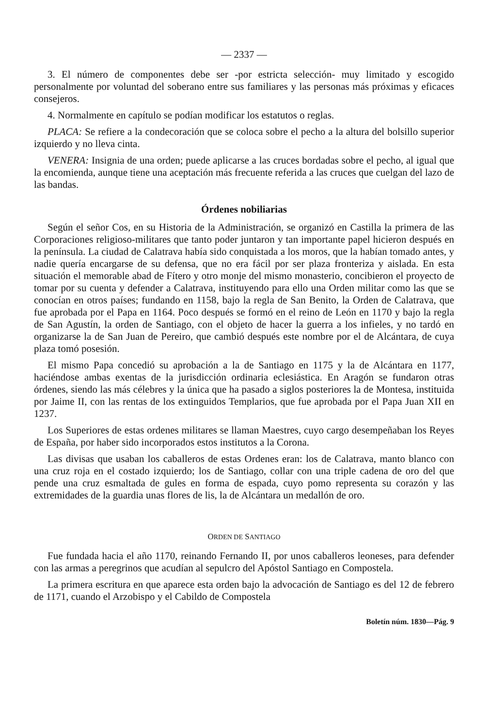— 2337 —
3. El número de componentes debe ser -por estricta selección- muy limitado y escogido personalmente por voluntad del soberano entre sus familiares y las personas más próximas y eficaces consejeros.
4. Normalmente en capítulo se podían modificar los estatutos o reglas.
PLACA: Se refiere a la condecoración que se coloca sobre el pecho a la altura del bolsillo superior izquierdo y no lleva cinta.
VENERA: Insignia de una orden; puede aplicarse a las cruces bordadas sobre el pecho, al igual que la encomienda, aunque tiene una aceptación más frecuente referida a las cruces que cuelgan del lazo de las bandas.
Órdenes nobiliarias
Según el señor Cos, en su Historia de la Administración, se organizó en Castilla la primera de las Corporaciones religioso-militares que tanto poder juntaron y tan importante papel hicieron después en la península. La ciudad de Calatrava había sido conquistada a los moros, que la habían tomado antes, y nadie quería encargarse de su defensa, que no era fácil por ser plaza fronteriza y aislada. En esta situación el memorable abad de Fítero y otro monje del mismo monasterio, concibieron el proyecto de tomar por su cuenta y defender a Calatrava, instituyendo para ello una Orden militar como las que se conocían en otros países; fundando en 1158, bajo la regla de San Benito, la Orden de Calatrava, que fue aprobada por el Papa en 1164. Poco después se formó en el reino de León en 1170 y bajo la regla de San Agustín, la orden de Santiago, con el objeto de hacer la guerra a los infieles, y no tardó en organizarse la de San Juan de Pereiro, que cambió después este nombre por el de Alcántara, de cuya plaza tomó posesión.
El mismo Papa concedió su aprobación a la de Santiago en 1175 y la de Alcántara en 1177, haciéndose ambas exentas de la jurisdicción ordinaria eclesiástica. En Aragón se fundaron otras órdenes, siendo las más célebres y la única que ha pasado a siglos posteriores la de Montesa, instituida por Jaime II, con las rentas de los extinguidos Templarios, que fue aprobada por el Papa Juan XII en 1237.
Los Superiores de estas ordenes militares se llaman Maestres, cuyo cargo desempeñaban los Reyes de España, por haber sido incorporados estos institutos a la Corona.
Las divisas que usaban los caballeros de estas Ordenes eran: los de Calatrava, manto blanco con una cruz roja en el costado izquierdo; los de Santiago, collar con una triple cadena de oro del que pende una cruz esmaltada de gules en forma de espada, cuyo pomo representa su corazón y las extremidades de la guardia unas flores de lis, la de Alcántara un medallón de oro.
ORDEN DE SANTIAGO
Fue fundada hacia el año 1170, reinando Fernando II, por unos caballeros leoneses, para defender con las armas a peregrinos que acudían al sepulcro del Apóstol Santiago en Compostela.
La primera escritura en que aparece esta orden bajo la advocación de Santiago es del 12 de febrero de 1171, cuando el Arzobispo y el Cabildo de Compostela
Boletín núm. 1830—Pág. 9